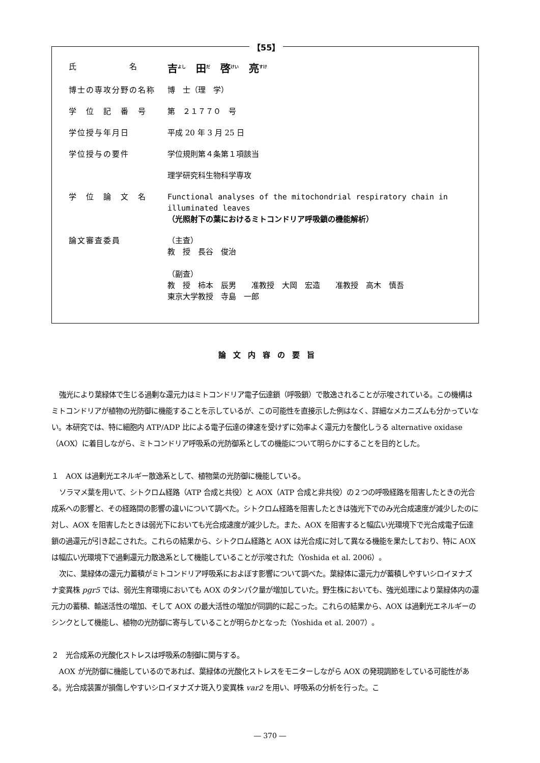【55】
氏　　　　　　名
吉<sup>よし</sup>　田<sup>だ</sup>　啓<sup>けい</sup>　亮<sup>すけ</sup>
博士の専攻分野の名称 博　士（理　学）
学　位　記　番　号 第　２１７７０　号
学位授与年月日 平成 20 年 3 月 25 日
学位授与の要件 学位規則第４条第１項該当
理学研究科生物科学専攻
学　位　論　文　名 Functional analyses of the mitochondrial respiratory chain in illuminated leaves
（光照射下の葉におけるミトコンドリア呼吸鎖の機能解析）
論文審査委員 （主査）
教　授　長谷　俊治
（副査）
教　授　柿本　辰男　　准教授　大岡　宏造　　准教授　高木　慎吾
東京大学教授　寺島　一郎
論文内容の要旨
強光により葉緑体で生じる過剰な還元力はミトコンドリア電子伝達鎖（呼吸鎖）で散逸されることが示唆されている。この機構はミトコンドリアが植物の光防御に機能することを示しているが、この可能性を直接示した例はなく、詳細なメカニズムも分かっていない。本研究では、特に細胞内 ATP/ADP 比による電子伝達の律速を受けずに効率よく還元力を酸化しうる alternative oxidase（AOX）に着目しながら、ミトコンドリア呼吸系の光防御系としての機能について明らかにすることを目的とした。
１　AOX は過剰光エネルギー散逸系として、植物葉の光防御に機能している。
ソラマメ葉を用いて、シトクロム経路（ATP 合成と共役）と AOX（ATP 合成と非共役）の２つの呼吸経路を阻害したときの光合成系への影響と、その経路間の影響の違いについて調べた。シトクロム経路を阻害したときは強光下でのみ光合成速度が減少したのに対し、AOX を阻害したときは弱光下においても光合成速度が減少した。また、AOX を阻害すると幅広い光環境下で光合成電子伝達鎖の過還元が引き起こされた。これらの結果から、シトクロム経路と AOX は光合成に対して異なる機能を果たしており、特に AOX は幅広い光環境下で過剰還元力散逸系として機能していることが示唆された（Yoshida et al. 2006）。
次に、葉緑体の還元力蓄積がミトコンドリア呼吸系におよぼす影響について調べた。葉緑体に還元力が蓄積しやすいシロイヌナズナ変異株 pgr5 では、弱光生育環境においても AOX のタンパク量が増加していた。野生株においても、強光処理により葉緑体内の還元力の蓄積、輸送活性の増加、そして AOX の最大活性の増加が同調的に起こった。これらの結果から、AOX は過剰光エネルギーのシンクとして機能し、植物の光防御に寄与していることが明らかとなった（Yoshida et al. 2007）。
２　光合成系の光酸化ストレスは呼吸系の制御に関与する。
AOX が光防御に機能しているのであれば、葉緑体の光酸化ストレスをモニターしながら AOX の発現調節をしている可能性がある。光合成装置が損傷しやすいシロイヌナズナ斑入り変異株 var2 を用い、呼吸系の分析を行った。こ
― 370 ―